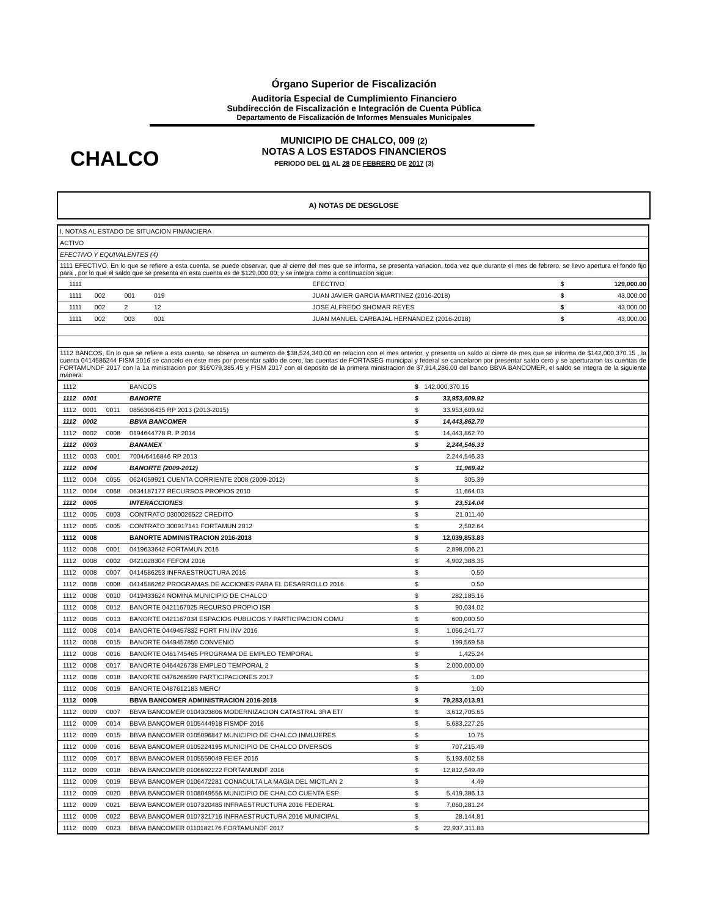CHALCO
Órgano Superior de Fiscalización
Auditoría Especial de Cumplimiento Financiero
Subdirección de Fiscalización e Integración de Cuenta Pública
Departamento de Fiscalización de Informes Mensuales Municipales
MUNICIPIO DE CHALCO, 009 (2)
NOTAS A LOS ESTADOS FINANCIEROS
PERIODO DEL 01 AL 28 DE FEBRERO DE 2017 (3)
A) NOTAS DE DESGLOSE
| I. NOTAS AL ESTADO DE SITUACION FINANCIERA | | | | | | |
| ACTIVO | | | | | | |
| EFECTIVO Y EQUIVALENTES (4) | | | | | | |
| 1111 EFECTIVO, En lo que se refiere a esta cuenta, se puede observar, que al cierre del mes que se informa, se presenta variacion, toda vez que durante el mes de febrero, se llevo apertura el fondo fijo para , por lo que el saldo que se presenta en esta cuenta es de $129,000.00; y se integra como a continuacion sigue: | | | | | | |
| 1111 | | | | EFECTIVO | $ | 129,000.00 |
| 1111 | 002 | 001 | 019 | JUAN JAVIER GARCIA MARTINEZ (2016-2018) | $ | 43,000.00 |
| 1111 | 002 | 2 | 12 | JOSE ALFREDO SHOMAR REYES | $ | 43,000.00 |
| 1111 | 002 | 003 | 001 | JUAN MANUEL CARBAJAL HERNANDEZ (2016-2018) | $ | 43,000.00 |
| 1112 BANCOS, En lo que se refiere a esta cuenta, se observa un aumento de $38,524,340.00 en relacion con el mes anterior, y presenta un saldo al cierre de mes que se informa de $142,000,370.15 , la cuenta 0414586244 FISM 2016 se cancelo en este mes por presentar saldo de cero, las cuentas de FORTASEG municipal y federal se cancelaron por presentar saldo cero y se aperturaron las cuentas de FORTAMUNDF 2017 con la 1a ministracion por $16'079,385.45 y FISM 2017 con el deposito de la primera ministracion de $7,914,286.00 del banco BBVA BANCOMER, el saldo se integra de la siguiente manera: | | | | | | |
| 1112 | | | BANCOS | $ | 142,000,370.15 | |
| 1112 | 0001 | | BANORTE | $ | 33,953,609.92 | |
| 1112 | 0001 | 0011 | 0856306435 RP 2013 (2013-2015) | $ | 33,953,609.92 | |
| 1112 | 0002 | | BBVA BANCOMER | $ | 14,443,862.70 | |
| 1112 | 0002 | 0008 | 0194644778 R. P 2014 | $ | 14,443,862.70 | |
| 1112 | 0003 | | BANAMEX | $ | 2,244,546.33 | |
| 1112 | 0003 | 0001 | 7004/6416846 RP 2013 | | 2,244,546.33 | |
| 1112 | 0004 | | BANORTE (2009-2012) | $ | 11,969.42 | |
| 1112 | 0004 | 0055 | 0624059921 CUENTA CORRIENTE 2008 (2009-2012) | $ | 305.39 | |
| 1112 | 0004 | 0068 | 0634187177 RECURSOS PROPIOS 2010 | $ | 11,664.03 | |
| 1112 | 0005 | | INTERACCIONES | $ | 23,514.04 | |
| 1112 | 0005 | 0003 | CONTRATO 0300026522 CREDITO | $ | 21,011.40 | |
| 1112 | 0005 | 0005 | CONTRATO 300917141 FORTAMUN 2012 | $ | 2,502.64 | |
| 1112 | 0008 | | BANORTE ADMINISTRACION 2016-2018 | $ | 12,039,853.83 | |
| 1112 | 0008 | 0001 | 0419633642 FORTAMUN 2016 | $ | 2,898,006.21 | |
| 1112 | 0008 | 0002 | 0421028304 FEFOM 2016 | $ | 4,902,388.35 | |
| 1112 | 0008 | 0007 | 0414586253 INFRAESTRUCTURA 2016 | $ | 0.50 | |
| 1112 | 0008 | 0008 | 0414586262 PROGRAMAS DE ACCIONES PARA EL DESARROLLO 2016 | $ | 0.50 | |
| 1112 | 0008 | 0010 | 0419433624 NOMINA MUNICIPIO DE CHALCO | $ | 282,185.16 | |
| 1112 | 0008 | 0012 | BANORTE 0421167025 RECURSO PROPIO ISR | $ | 90,034.02 | |
| 1112 | 0008 | 0013 | BANORTE 0421167034 ESPACIOS PUBLICOS Y PARTICIPACION COMU | $ | 600,000.50 | |
| 1112 | 0008 | 0014 | BANORTE 0449457832 FORT FIN INV 2016 | $ | 1,066,241.77 | |
| 1112 | 0008 | 0015 | BANORTE 0449457850 CONVENIO | $ | 199,569.58 | |
| 1112 | 0008 | 0016 | BANORTE 0461745465 PROGRAMA DE EMPLEO TEMPORAL | $ | 1,425.24 | |
| 1112 | 0008 | 0017 | BANORTE 0464426738 EMPLEO TEMPORAL 2 | $ | 2,000,000.00 | |
| 1112 | 0008 | 0018 | BANORTE 0476266599 PARTICIPACIONES 2017 | $ | 1.00 | |
| 1112 | 0008 | 0019 | BANORTE 0487612183 MERC/ | $ | 1.00 | |
| 1112 | 0009 | | BBVA BANCOMER ADMINISTRACION 2016-2018 | $ | 79,283,013.91 | |
| 1112 | 0009 | 0007 | BBVA BANCOMER 0104303806 MODERNIZACION CATASTRAL 3RA ET/ | $ | 3,612,705.65 | |
| 1112 | 0009 | 0014 | BBVA BANCOMER 0105444918 FISMDF 2016 | $ | 5,683,227.25 | |
| 1112 | 0009 | 0015 | BBVA BANCOMER 0105096847 MUNICIPIO DE CHALCO INMUJERES | $ | 10.75 | |
| 1112 | 0009 | 0016 | BBVA BANCOMER 0105224195 MUNICIPIO DE CHALCO DIVERSOS | $ | 707,215.49 | |
| 1112 | 0009 | 0017 | BBVA BANCOMER 0105559049 FEIEF 2016 | $ | 5,193,602.58 | |
| 1112 | 0009 | 0018 | BBVA BANCOMER 0106692222 FORTAMUNDF 2016 | $ | 12,812,549.49 | |
| 1112 | 0009 | 0019 | BBVA BANCOMER 0106472281 CONACULTA LA MAGIA DEL MICTLAN 2 | $ | 4.49 | |
| 1112 | 0009 | 0020 | BBVA BANCOMER 0108049556 MUNICIPIO DE CHALCO CUENTA ESP. | $ | 5,419,386.13 | |
| 1112 | 0009 | 0021 | BBVA BANCOMER 0107320485 INFRAESTRUCTURA 2016 FEDERAL | $ | 7,060,281.24 | |
| 1112 | 0009 | 0022 | BBVA BANCOMER 0107321716 INFRAESTRUCTURA 2016 MUNICIPAL | $ | 28,144.81 | |
| 1112 | 0009 | 0023 | BBVA BANCOMER 0110182176 FORTAMUNDF 2017 | $ | 22,937,311.83 | |